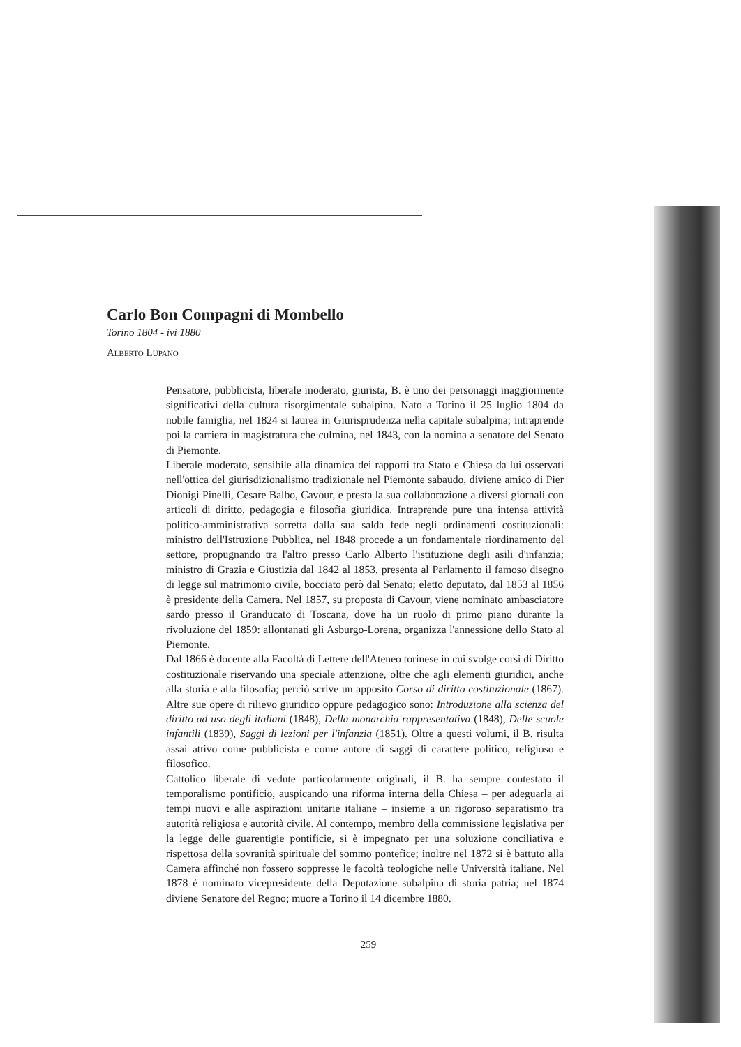Carlo Bon Compagni di Mombello
Torino 1804 - ivi 1880
ALBERTO LUPANO
Pensatore, pubblicista, liberale moderato, giurista, B. è uno dei personaggi maggiormente significativi della cultura risorgimentale subalpina. Nato a Torino il 25 luglio 1804 da nobile famiglia, nel 1824 si laurea in Giurisprudenza nella capitale subalpina; intraprende poi la carriera in magistratura che culmina, nel 1843, con la nomina a senatore del Senato di Piemonte.
Liberale moderato, sensibile alla dinamica dei rapporti tra Stato e Chiesa da lui osservati nell'ottica del giurisdizionalismo tradizionale nel Piemonte sabaudo, diviene amico di Pier Dionigi Pinelli, Cesare Balbo, Cavour, e presta la sua collaborazione a diversi giornali con articoli di diritto, pedagogia e filosofia giuridica. Intraprende pure una intensa attività politico-amministrativa sorretta dalla sua salda fede negli ordinamenti costituzionali: ministro dell'Istruzione Pubblica, nel 1848 procede a un fondamentale riordinamento del settore, propugnando tra l'altro presso Carlo Alberto l'istituzione degli asili d'infanzia; ministro di Grazia e Giustizia dal 1842 al 1853, presenta al Parlamento il famoso disegno di legge sul matrimonio civile, bocciato però dal Senato; eletto deputato, dal 1853 al 1856 è presidente della Camera. Nel 1857, su proposta di Cavour, viene nominato ambasciatore sardo presso il Granducato di Toscana, dove ha un ruolo di primo piano durante la rivoluzione del 1859: allontanati gli Asburgo-Lorena, organizza l'annessione dello Stato al Piemonte.
Dal 1866 è docente alla Facoltà di Lettere dell'Ateneo torinese in cui svolge corsi di Diritto costituzionale riservando una speciale attenzione, oltre che agli elementi giuridici, anche alla storia e alla filosofia; perciò scrive un apposito Corso di diritto costituzionale (1867). Altre sue opere di rilievo giuridico oppure pedagogico sono: Introduzione alla scienza del diritto ad uso degli italiani (1848), Della monarchia rappresentativa (1848), Delle scuole infantili (1839), Saggi di lezioni per l'infanzia (1851). Oltre a questi volumi, il B. risulta assai attivo come pubblicista e come autore di saggi di carattere politico, religioso e filosofico.
Cattolico liberale di vedute particolarmente originali, il B. ha sempre contestato il temporalismo pontificio, auspicando una riforma interna della Chiesa – per adeguarla ai tempi nuovi e alle aspirazioni unitarie italiane – insieme a un rigoroso separatismo tra autorità religiosa e autorità civile. Al contempo, membro della commissione legislativa per la legge delle guarentigie pontificie, si è impegnato per una soluzione conciliativa e rispettosa della sovranità spirituale del sommo pontefice; inoltre nel 1872 si è battuto alla Camera affinché non fossero soppresse le facoltà teologiche nelle Università italiane. Nel 1878 è nominato vicepresidente della Deputazione subalpina di storia patria; nel 1874 diviene Senatore del Regno; muore a Torino il 14 dicembre 1880.
259